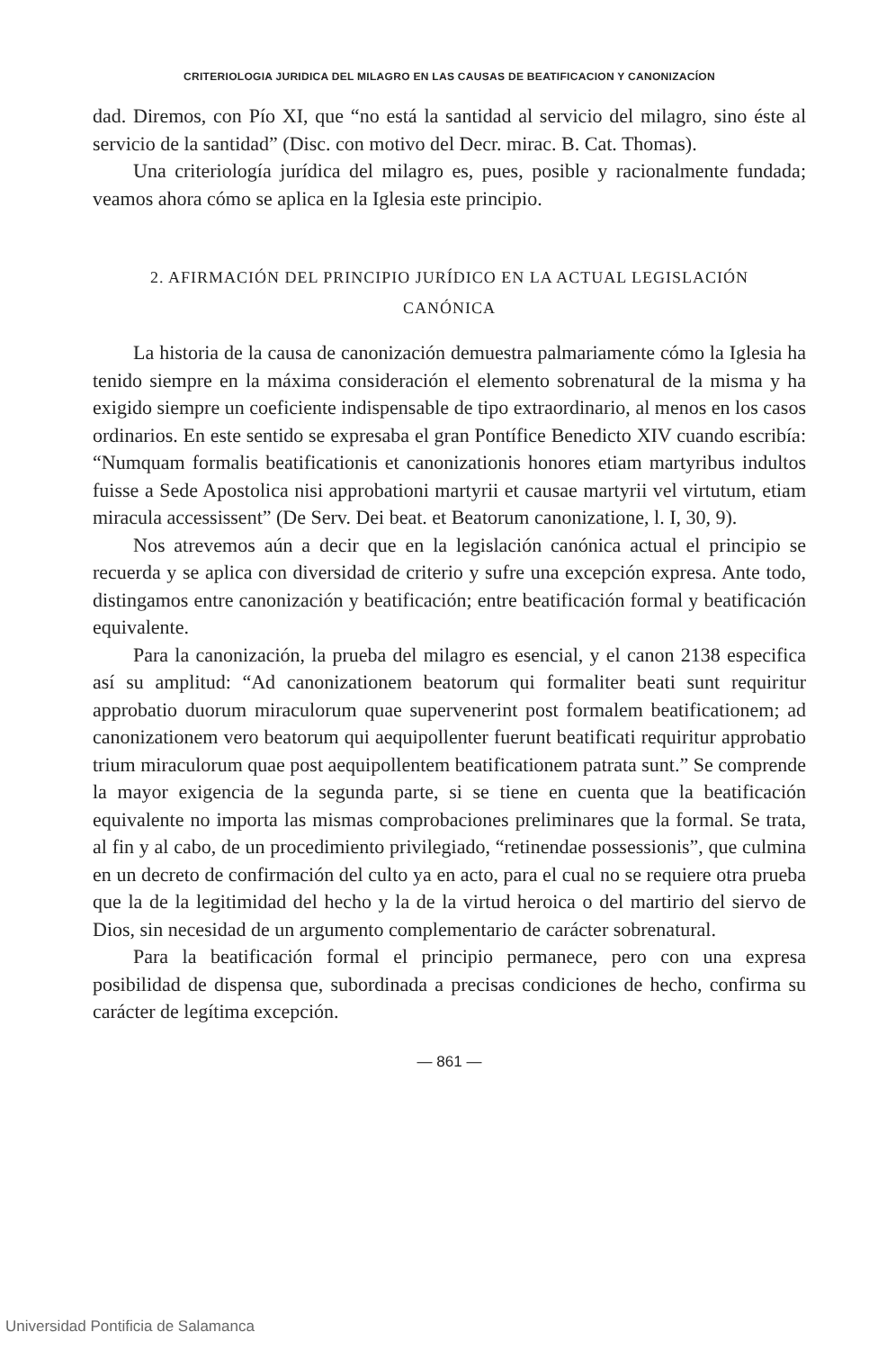CRITERIOLOGIA JURIDICA DEL MILAGRO EN LAS CAUSAS DE BEATIFICACION Y CANONIZACÍON
dad. Diremos, con Pío XI, que “no está la santidad al servicio del milagro, sino éste al servicio de la santidad” (Disc. con motivo del Decr. mirac. B. Cat. Thomas).
Una criteriología jurídica del milagro es, pues, posible y racionalmente fundada; veamos ahora cómo se aplica en la Iglesia este principio.
2. AFIRMACIÓN DEL PRINCIPIO JURÍDICO EN LA ACTUAL LEGISLACIÓN
CANÓNICA
La historia de la causa de canonización demuestra palmariamente cómo la Iglesia ha tenido siempre en la máxima consideración el elemento sobrenatural de la misma y ha exigido siempre un coeficiente indispensable de tipo extraordinario, al menos en los casos ordinarios. En este sentido se expresaba el gran Pontífice Benedicto XIV cuando escribía: “Numquam formalis beatificationis et canonizationis honores etiam martyribus indultos fuisse a Sede Apostolica nisi approbationi martyrii et causae martyrii vel virtutum, etiam miracula accessissent” (De Serv. Dei beat. et Beatorum canonizatione, l. I, 30, 9).
Nos atrevemos aún a decir que en la legislación canónica actual el principio se recuerda y se aplica con diversidad de criterio y sufre una excepción expresa. Ante todo, distingamos entre canonización y beatificación; entre beatificación formal y beatificación equivalente.
Para la canonización, la prueba del milagro es esencial, y el canon 2138 especifica así su amplitud: “Ad canonizationem beatorum qui formaliter beati sunt requiritur approbatio duorum miraculorum quae supervenerint post formalem beatificationem; ad canonizationem vero beatorum qui aequipollenter fuerunt beatificati requiritur approbatio trium miraculorum quae post aequipollentem beatificationem patrata sunt.” Se comprende la mayor exigencia de la segunda parte, si se tiene en cuenta que la beatificación equivalente no importa las mismas comprobaciones preliminares que la formal. Se trata, al fin y al cabo, de un procedimiento privilegiado, “retinendae possessionis”, que culmina en un decreto de confirmación del culto ya en acto, para el cual no se requiere otra prueba que la de la legitimidad del hecho y la de la virtud heroica o del martirio del siervo de Dios, sin necesidad de un argumento complementario de carácter sobrenatural.
Para la beatificación formal el principio permanece, pero con una expresa posibilidad de dispensa que, subordinada a precisas condiciones de hecho, confirma su carácter de legítima excepción.
— 861 —
Universidad Pontificia de Salamanca